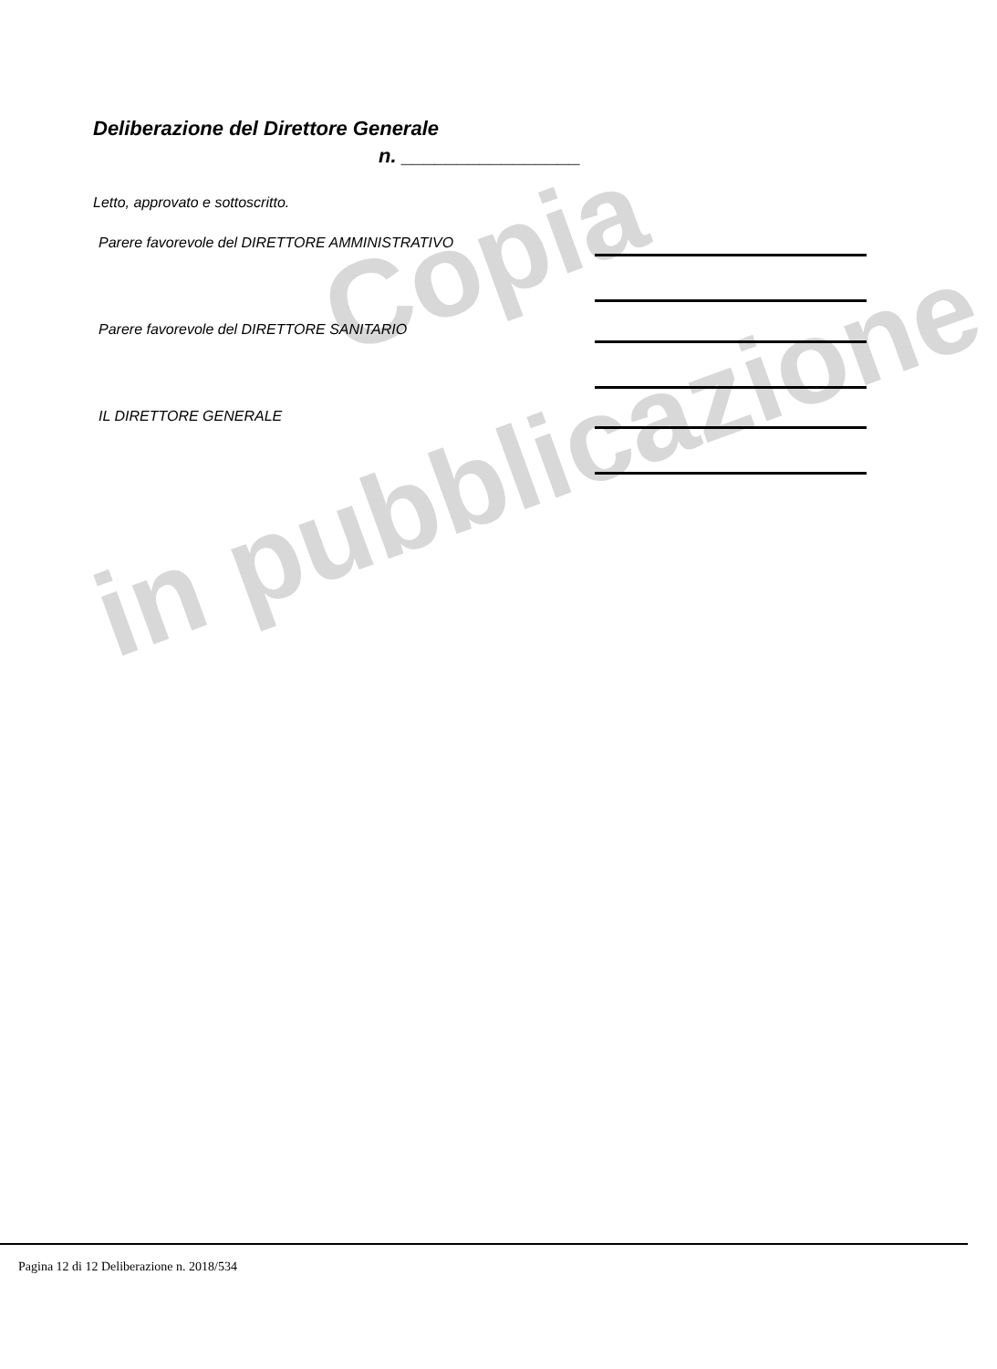Copia
in pubblicazione
Deliberazione del Direttore Generale
n. ________________
Letto, approvato e sottoscritto.
Parere favorevole del DIRETTORE AMMINISTRATIVO
Parere favorevole del DIRETTORE SANITARIO
IL DIRETTORE GENERALE
Pagina 12 di 12 Deliberazione n. 2018/534